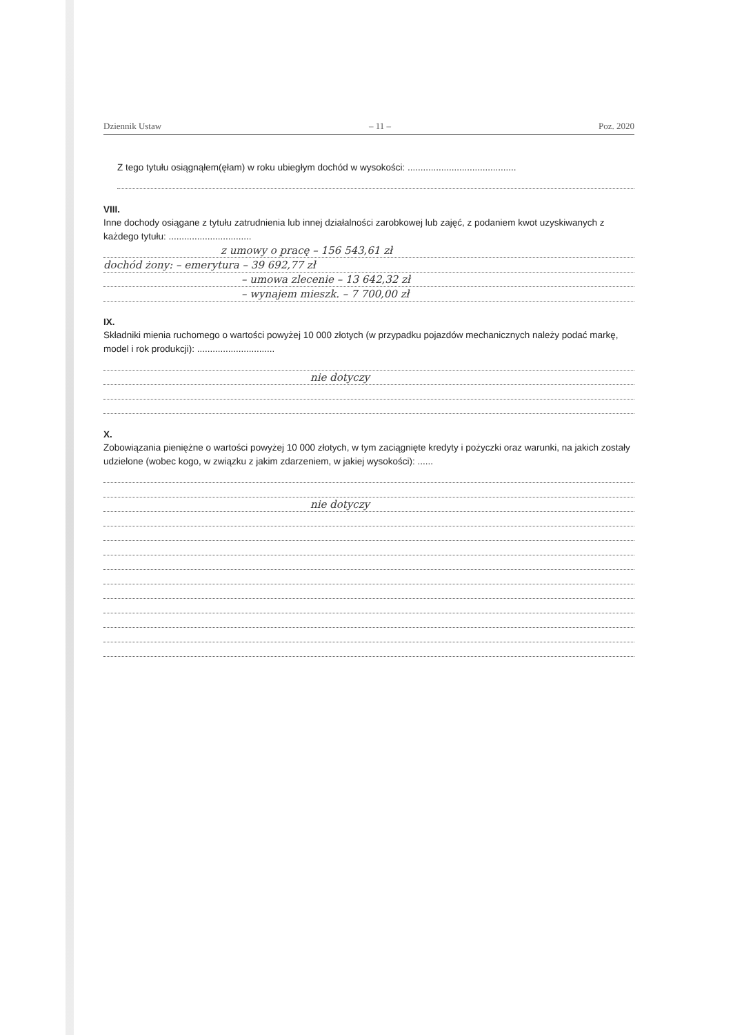Dziennik Ustaw – 11 – Poz. 2020
Z tego tytułu osiągnąłem(ęłam) w roku ubiegłym dochód w wysokości: ..........................................
VIII.
Inne dochody osiągane z tytułu zatrudnienia lub innej działalności zarobkowej lub zajęć, z podaniem kwot uzyskiwanych z każdego tytułu: ................................
z umowy o pracę – 156 543,61 zł
dochód żony: – emerytura – 39 692,77 zł
– umowa zlecenie – 13 642,32 zł
– wynajem mieszk. – 7 700,00 zł
IX.
Składniki mienia ruchomego o wartości powyżej 10 000 złotych (w przypadku pojazdów mechanicznych należy podać markę, model i rok produkcji): ..............................
nie dotyczy
X.
Zobowiązania pieniężne o wartości powyżej 10 000 złotych, w tym zaciągnięte kredyty i pożyczki oraz warunki, na jakich zostały udzielone (wobec kogo, w związku z jakim zdarzeniem, w jakiej wysokości): ......
nie dotyczy